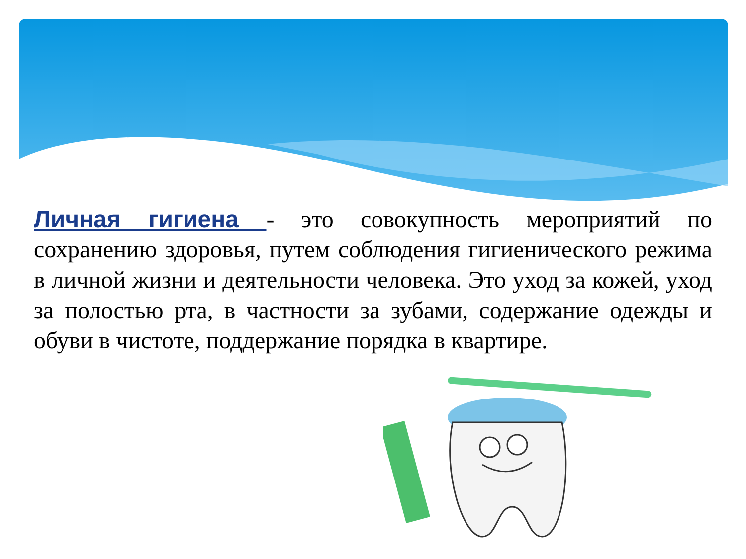Личная гигиена - это совокупность мероприятий по сохранению здоровья, путем соблюдения гигиенического режима в личной жизни и деятельности человека. Это уход за кожей, уход за полостью рта, в частности за зубами, содержание одежды и обуви в чистоте, поддержание порядка в квартире.